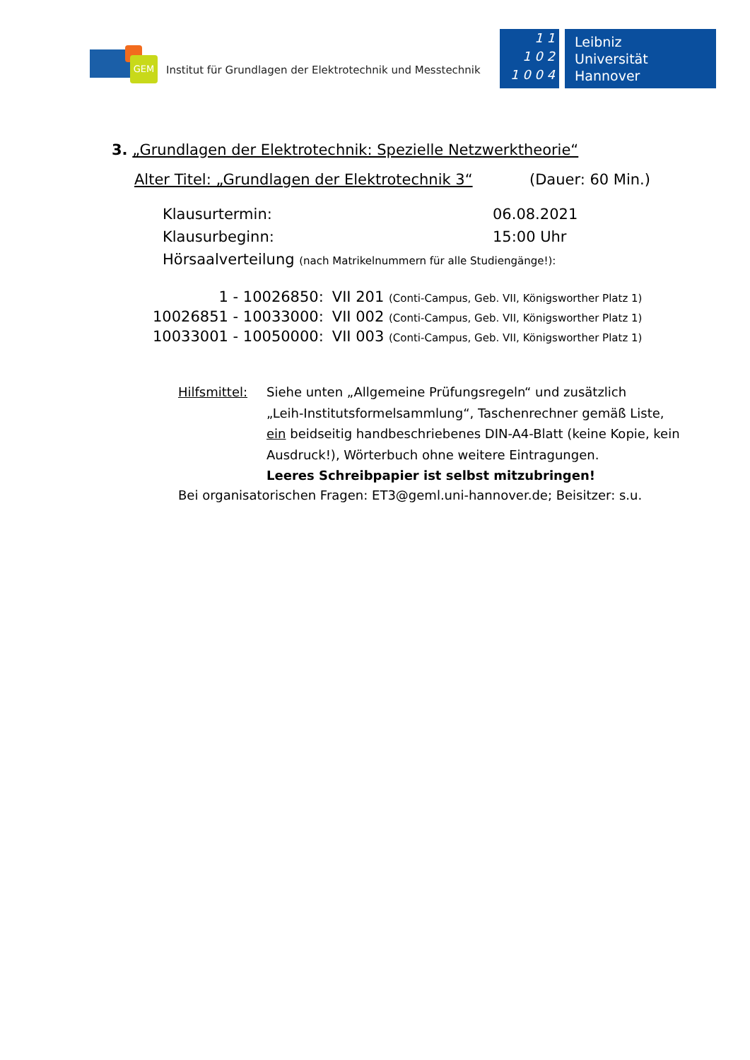GEM
Institut für Grundlagen der Elektrotechnik und Messtechnik
1 1
1 0 2
1 0 0 4
Leibniz
Universität
Hannover
3. „Grundlagen der Elektrotechnik: Spezielle Netzwerktheorie“
Alter Titel: „Grundlagen der Elektrotechnik 3“(Dauer: 60 Min.)
| Klausurtermin: | 06.08.2021 |
| Klausurbeginn: | 15:00 Uhr |
| Hörsaalverteilung (nach Matrikelnummern für alle Studiengänge!): | |
| 1 - 10026850: | VII 201 (Conti-Campus, Geb. VII, Königsworther Platz 1) |
| 10026851 - 10033000: | VII 002 (Conti-Campus, Geb. VII, Königsworther Platz 1) |
| 10033001 - 10050000: | VII 003 (Conti-Campus, Geb. VII, Königsworther Platz 1) |
Hilfsmittel:
Siehe unten „Allgemeine Prüfungsregeln“ und zusätzlich
„Leih-Institutsformelsammlung“, Taschenrechner gemäß Liste,
ein beidseitig handbeschriebenes DIN-A4-Blatt (keine Kopie, kein
Ausdruck!), Wörterbuch ohne weitere Eintragungen.
Leeres Schreibpapier ist selbst mitzubringen!
Bei organisatorischen Fragen: ET3@geml.uni-hannover.de; Beisitzer: s.u.